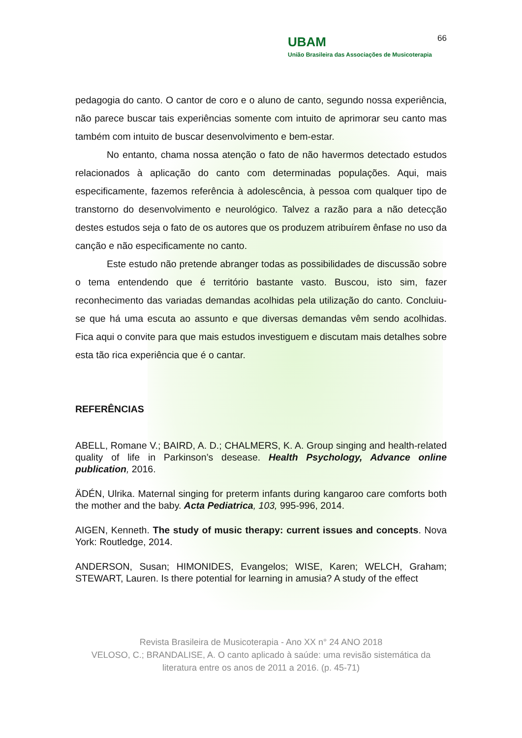66
UBAM
União Brasileira das Associações de Musicoterapia
pedagogia do canto. O cantor de coro e o aluno de canto, segundo nossa experiência, não parece buscar tais experiências somente com intuito de aprimorar seu canto mas também com intuito de buscar desenvolvimento e bem-estar.
No entanto, chama nossa atenção o fato de não havermos detectado estudos relacionados à aplicação do canto com determinadas populações. Aqui, mais especificamente, fazemos referência à adolescência, à pessoa com qualquer tipo de transtorno do desenvolvimento e neurológico. Talvez a razão para a não detecção destes estudos seja o fato de os autores que os produzem atribuírem ênfase no uso da canção e não especificamente no canto.
Este estudo não pretende abranger todas as possibilidades de discussão sobre o tema entendendo que é território bastante vasto. Buscou, isto sim, fazer reconhecimento das variadas demandas acolhidas pela utilização do canto. Concluiu-se que há uma escuta ao assunto e que diversas demandas vêm sendo acolhidas. Fica aqui o convite para que mais estudos investiguem e discutam mais detalhes sobre esta tão rica experiência que é o cantar.
REFERÊNCIAS
ABELL, Romane V.; BAIRD, A. D.; CHALMERS, K. A. Group singing and health-related quality of life in Parkinson’s desease. Health Psychology, Advance online publication, 2016.
ÄDÉN, Ulrika. Maternal singing for preterm infants during kangaroo care comforts both the mother and the baby. Acta Pediatrica, 103, 995-996, 2014.
AIGEN, Kenneth. The study of music therapy: current issues and concepts. Nova York: Routledge, 2014.
ANDERSON, Susan; HIMONIDES, Evangelos; WISE, Karen; WELCH, Graham; STEWART, Lauren. Is there potential for learning in amusia? A study of the effect
Revista Brasileira de Musicoterapia - Ano XX n° 24 ANO 2018
VELOSO, C.; BRANDALISE, A. O canto aplicado à saúde: uma revisão sistemática da literatura entre os anos de 2011 a 2016. (p. 45-71)